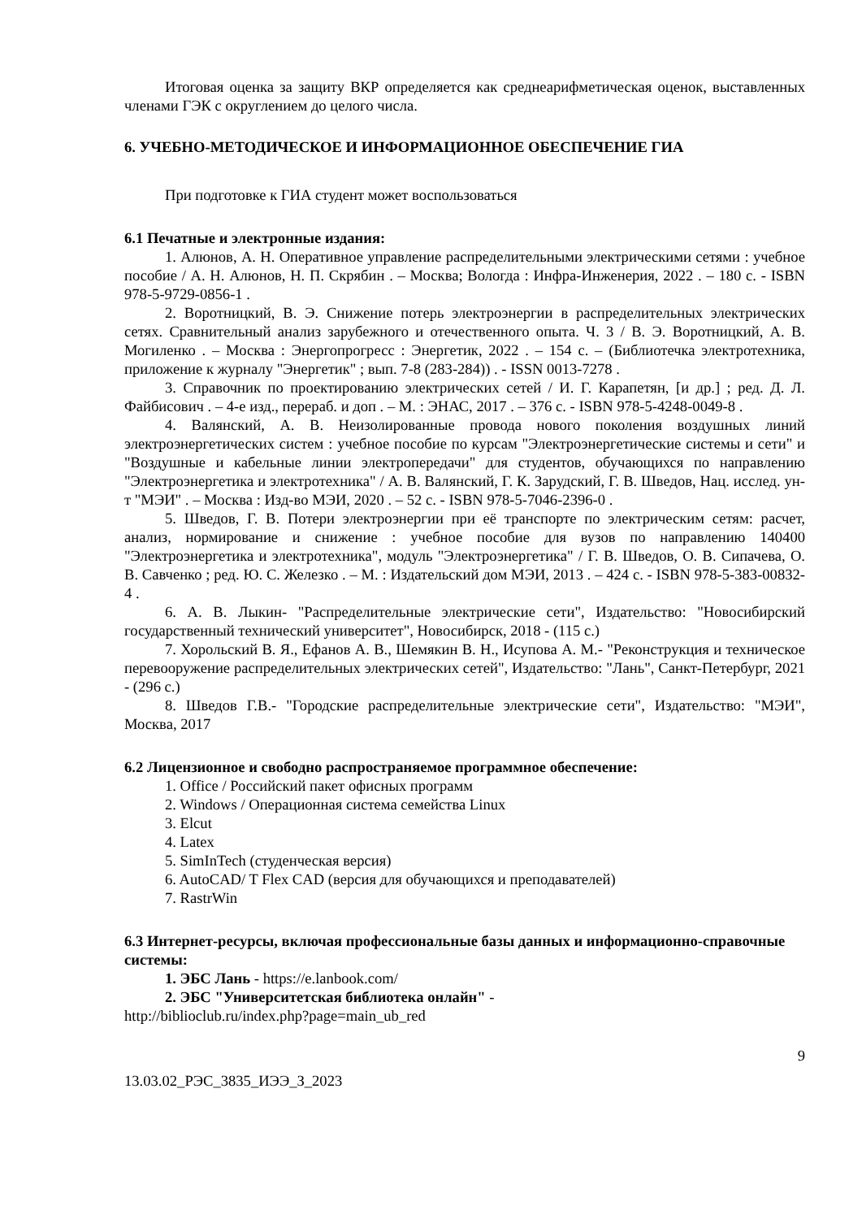Итоговая оценка за защиту ВКР определяется как среднеарифметическая оценок, выставленных членами ГЭК с округлением до целого числа.
6. УЧЕБНО-МЕТОДИЧЕСКОЕ И ИНФОРМАЦИОННОЕ ОБЕСПЕЧЕНИЕ ГИА
При подготовке к ГИА студент может воспользоваться
6.1 Печатные и электронные издания:
1. Алюнов, А. Н. Оперативное управление распределительными электрическими сетями : учебное пособие / А. Н. Алюнов, Н. П. Скрябин . – Москва; Вологда : Инфра-Инженерия, 2022 . – 180 с. - ISBN 978-5-9729-0856-1 .
2. Воротницкий, В. Э. Снижение потерь электроэнергии в распределительных электрических сетях. Сравнительный анализ зарубежного и отечественного опыта. Ч. 3 / В. Э. Воротницкий, А. В. Могиленко . – Москва : Энергопрогресс : Энергетик, 2022 . – 154 с. – (Библиотечка электротехника, приложение к журналу "Энергетик" ; вып. 7-8 (283-284)) . - ISSN 0013-7278 .
3. Справочник по проектированию электрических сетей / И. Г. Карапетян, [и др.] ; ред. Д. Л. Файбисович . – 4-е изд., перераб. и доп . – М. : ЭНАС, 2017 . – 376 с. - ISBN 978-5-4248-0049-8 .
4. Валянский, А. В. Неизолированные провода нового поколения воздушных линий электроэнергетических систем : учебное пособие по курсам "Электроэнергетические системы и сети" и "Воздушные и кабельные линии электропередачи" для студентов, обучающихся по направлению "Электроэнергетика и электротехника" / А. В. Валянский, Г. К. Зарудский, Г. В. Шведов, Нац. исслед. ун-т "МЭИ" . – Москва : Изд-во МЭИ, 2020 . – 52 с. - ISBN 978-5-7046-2396-0 .
5. Шведов, Г. В. Потери электроэнергии при её транспорте по электрическим сетям: расчет, анализ, нормирование и снижение : учебное пособие для вузов по направлению 140400 "Электроэнергетика и электротехника", модуль "Электроэнергетика" / Г. В. Шведов, О. В. Сипачева, О. В. Савченко ; ред. Ю. С. Железко . – М. : Издательский дом МЭИ, 2013 . – 424 с. - ISBN 978-5-383-00832-4 .
6. А. В. Лыкин- "Распределительные электрические сети", Издательство: "Новосибирский государственный технический университет", Новосибирск, 2018 - (115 с.)
7. Хорольский В. Я., Ефанов А. В., Шемякин В. Н., Исупова А. М.- "Реконструкция и техническое перевооружение распределительных электрических сетей", Издательство: "Лань", Санкт-Петербург, 2021 - (296 с.)
8. Шведов Г.В.- "Городские распределительные электрические сети", Издательство: "МЭИ", Москва, 2017
6.2 Лицензионное и свободно распространяемое программное обеспечение:
1. Office / Российский пакет офисных программ
2. Windows / Операционная система семейства Linux
3. Elcut
4. Latex
5. SimInTech (студенческая версия)
6. AutoCAD/ T Flex CAD (версия для обучающихся и преподавателей)
7. RastrWin
6.3 Интернет-ресурсы, включая профессиональные базы данных и информационно-справочные системы:
1. ЭБС Лань - https://e.lanbook.com/
2. ЭБС "Университетская библиотека онлайн" -
http://biblioclub.ru/index.php?page=main_ub_red
9
13.03.02_РЭС_3835_ИЭЭ_З_2023